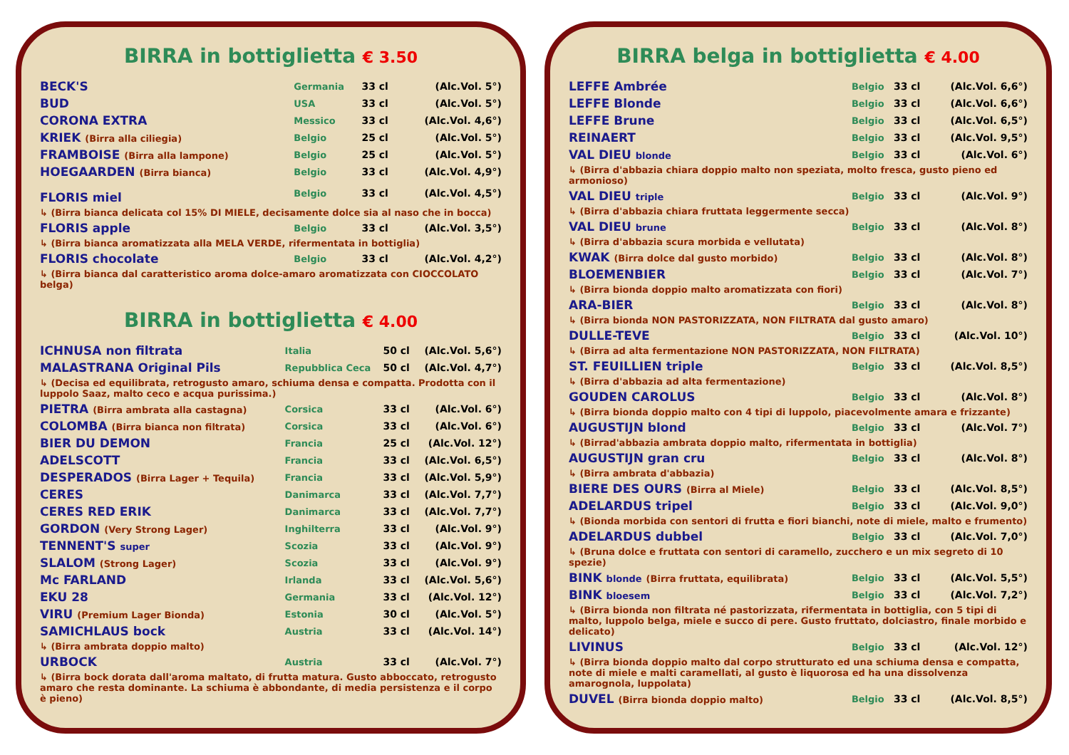BIRRA in bottiglietta € 3.50
| BECK'S | Germania | 33 cl | (Alc.Vol. 5°) |
| BUD | USA | 33 cl | (Alc.Vol. 5°) |
| CORONA EXTRA | Messico | 33 cl | (Alc.Vol. 4,6°) |
| KRIEK (Birra alla ciliegia) | Belgio | 25 cl | (Alc.Vol. 5°) |
| FRAMBOISE (Birra alla lampone) | Belgio | 25 cl | (Alc.Vol. 5°) |
| HOEGAARDEN (Birra bianca) | Belgio | 33 cl | (Alc.Vol. 4,9°) |
| FLORIS miel | Belgio | 33 cl | (Alc.Vol. 4,5°) |
| ↳ (Birra bianca delicata col 15% DI MIELE, decisamente dolce sia al naso che in bocca) | | | |
| FLORIS apple | Belgio | 33 cl | (Alc.Vol. 3,5°) |
| ↳ (Birra bianca aromatizzata alla MELA VERDE, rifermentata in bottiglia) | | | |
| FLORIS chocolate | Belgio | 33 cl | (Alc.Vol. 4,2°) |
| ↳ (Birra bianca dal caratteristico aroma dolce-amaro aromatizzata con CIOCCOLATO belga) | | | |
BIRRA in bottiglietta € 4.00
| ICHNUSA non filtrata | Italia | 50 cl | (Alc.Vol. 5,6°) |
| MALASTRANA Original Pils | Repubblica Ceca | 50 cl | (Alc.Vol. 4,7°) |
| ↳ (Decisa ed equilibrata, retrogusto amaro, schiuma densa e compatta. Prodotta con il luppolo Saaz, malto ceco e acqua purissima.) | | | |
| PIETRA (Birra ambrata alla castagna) | Corsica | 33 cl | (Alc.Vol. 6°) |
| COLOMBA (Birra bianca non filtrata) | Corsica | 33 cl | (Alc.Vol. 6°) |
| BIER DU DEMON | Francia | 25 cl | (Alc.Vol. 12°) |
| ADELSCOTT | Francia | 33 cl | (Alc.Vol. 6,5°) |
| DESPERADOS (Birra Lager + Tequila) | Francia | 33 cl | (Alc.Vol. 5,9°) |
| CERES | Danimarca | 33 cl | (Alc.Vol. 7,7°) |
| CERES RED ERIK | Danimarca | 33 cl | (Alc.Vol. 7,7°) |
| GORDON (Very Strong Lager) | Inghilterra | 33 cl | (Alc.Vol. 9°) |
| TENNENT'S super | Scozia | 33 cl | (Alc.Vol. 9°) |
| SLALOM (Strong Lager) | Scozia | 33 cl | (Alc.Vol. 9°) |
| Mc FARLAND | Irlanda | 33 cl | (Alc.Vol. 5,6°) |
| EKU 28 | Germania | 33 cl | (Alc.Vol. 12°) |
| VIRU (Premium Lager Bionda) | Estonia | 30 cl | (Alc.Vol. 5°) |
| SAMICHLAUS bock | Austria | 33 cl | (Alc.Vol. 14°) |
| ↳ (Birra ambrata doppio malto) | | | |
| URBOCK | Austria | 33 cl | (Alc.Vol. 7°) |
| ↳ (Birra bock dorata dall'aroma maltato, di frutta matura. Gusto abboccato, retrogusto amaro che resta dominante. La schiuma è abbondante, di media persistenza e il corpo è pieno) | | | |
BIRRA belga in bottiglietta € 4.00
| LEFFE Ambrée | Belgio | 33 cl | (Alc.Vol. 6,6°) |
| LEFFE Blonde | Belgio | 33 cl | (Alc.Vol. 6,6°) |
| LEFFE Brune | Belgio | 33 cl | (Alc.Vol. 6,5°) |
| REINAERT | Belgio | 33 cl | (Alc.Vol. 9,5°) |
| VAL DIEU blonde | Belgio | 33 cl | (Alc.Vol. 6°) |
| ↳ (Birra d'abbazia chiara doppio malto non speziata, molto fresca, gusto pieno ed armonioso) | | | |
| VAL DIEU triple | Belgio | 33 cl | (Alc.Vol. 9°) |
| ↳ (Birra d'abbazia chiara fruttata leggermente secca) | | | |
| VAL DIEU brune | Belgio | 33 cl | (Alc.Vol. 8°) |
| ↳ (Birra d'abbazia scura morbida e vellutata) | | | |
| KWAK (Birra dolce dal gusto morbido) | Belgio | 33 cl | (Alc.Vol. 8°) |
| BLOEMENBIER | Belgio | 33 cl | (Alc.Vol. 7°) |
| ↳ (Birra bionda doppio malto aromatizzata con fiori) | | | |
| ARA-BIER | Belgio | 33 cl | (Alc.Vol. 8°) |
| ↳ (Birra bionda NON PASTORIZZATA, NON FILTRATA dal gusto amaro) | | | |
| DULLE-TEVE | Belgio | 33 cl | (Alc.Vol. 10°) |
| ↳ (Birra ad alta fermentazione NON PASTORIZZATA, NON FILTRATA) | | | |
| ST. FEUILLIEN triple | Belgio | 33 cl | (Alc.Vol. 8,5°) |
| ↳ (Birra d'abbazia ad alta fermentazione) | | | |
| GOUDEN CAROLUS | Belgio | 33 cl | (Alc.Vol. 8°) |
| ↳ (Birra bionda doppio malto con 4 tipi di luppolo, piacevolmente amara e frizzante) | | | |
| AUGUSTIJN blond | Belgio | 33 cl | (Alc.Vol. 7°) |
| ↳ (Birrad'abbazia ambrata doppio malto, rifermentata in bottiglia) | | | |
| AUGUSTIJN gran cru | Belgio | 33 cl | (Alc.Vol. 8°) |
| ↳ (Birra ambrata d'abbazia) | | | |
| BIERE DES OURS (Birra al Miele) | Belgio | 33 cl | (Alc.Vol. 8,5°) |
| ADELARDUS tripel | Belgio | 33 cl | (Alc.Vol. 9,0°) |
| ↳ (Bionda morbida con sentori di frutta e fiori bianchi, note di miele, malto e frumento) | | | |
| ADELARDUS dubbel | Belgio | 33 cl | (Alc.Vol. 7,0°) |
| ↳ (Bruna dolce e fruttata con sentori di caramello, zucchero e un mix segreto di 10 spezie) | | | |
| BINK blonde (Birra fruttata, equilibrata) | Belgio | 33 cl | (Alc.Vol. 5,5°) |
| BINK bloesem | Belgio | 33 cl | (Alc.Vol. 7,2°) |
| ↳ (Birra bionda non filtrata né pastorizzata, rifermentata in bottiglia, con 5 tipi di malto, luppolo belga, miele e succo di pere. Gusto fruttato, dolciastro, finale morbido e delicato) | | | |
| LIVINUS | Belgio | 33 cl | (Alc.Vol. 12°) |
| ↳ (Birra bionda doppio malto dal corpo strutturato ed una schiuma densa e compatta, note di miele e malti caramellati, al gusto è liquorosa ed ha una dissolvenza amarognola, luppolata) | | | |
| DUVEL (Birra bionda doppio malto) | Belgio | 33 cl | (Alc.Vol. 8,5°) |